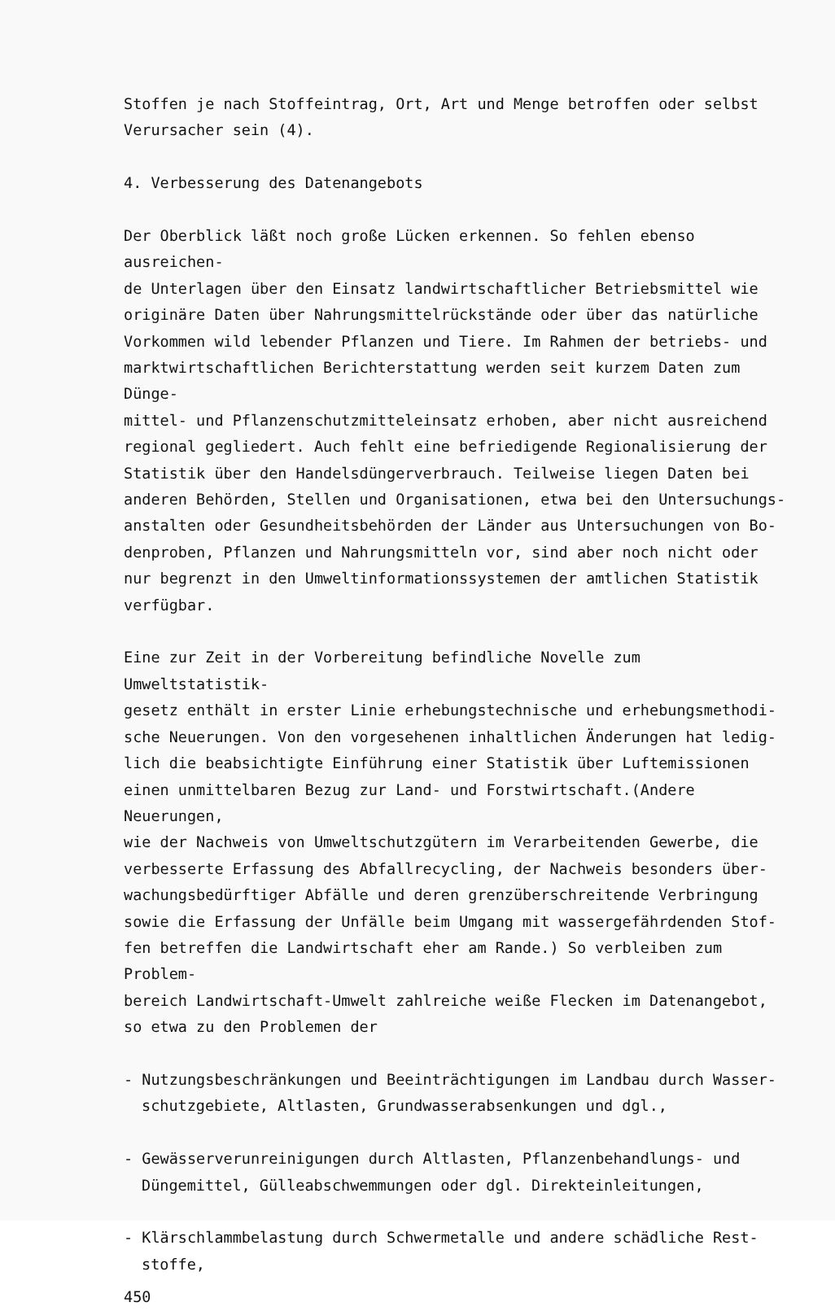Stoffen je nach Stoffeintrag, Ort, Art und Menge betroffen oder selbst
Verursacher sein (4).
4. Verbesserung des Datenangebots
Der Oberblick läßt noch große Lücken erkennen. So fehlen ebenso ausreichen-
de Unterlagen über den Einsatz landwirtschaftlicher Betriebsmittel wie
originäre Daten über Nahrungsmittelrückstände oder über das natürliche
Vorkommen wild lebender Pflanzen und Tiere. Im Rahmen der betriebs- und
marktwirtschaftlichen Berichterstattung werden seit kurzem Daten zum Dünge-
mittel- und Pflanzenschutzmitteleinsatz erhoben, aber nicht ausreichend
regional gegliedert. Auch fehlt eine befriedigende Regionalisierung der
Statistik über den Handelsdüngerverbrauch. Teilweise liegen Daten bei
anderen Behörden, Stellen und Organisationen, etwa bei den Untersuchungs-
anstalten oder Gesundheitsbehörden der Länder aus Untersuchungen von Bo-
denproben, Pflanzen und Nahrungsmitteln vor, sind aber noch nicht oder
nur begrenzt in den Umweltinformationssystemen der amtlichen Statistik
verfügbar.
Eine zur Zeit in der Vorbereitung befindliche Novelle zum Umweltstatistik-
gesetz enthält in erster Linie erhebungstechnische und erhebungsmethodi-
sche Neuerungen. Von den vorgesehenen inhaltlichen Änderungen hat ledig-
lich die beabsichtigte Einführung einer Statistik über Luftemissionen
einen unmittelbaren Bezug zur Land- und Forstwirtschaft.(Andere Neuerungen,
wie der Nachweis von Umweltschutzgütern im Verarbeitenden Gewerbe, die
verbesserte Erfassung des Abfallrecycling, der Nachweis besonders über-
wachungsbedürftiger Abfälle und deren grenzüberschreitende Verbringung
sowie die Erfassung der Unfälle beim Umgang mit wassergefährdenden Stof-
fen betreffen die Landwirtschaft eher am Rande.) So verbleiben zum Problem-
bereich Landwirtschaft-Umwelt zahlreiche weiße Flecken im Datenangebot,
so etwa zu den Problemen der
- Nutzungsbeschränkungen und Beeinträchtigungen im Landbau durch Wasser-
schutzgebiete, Altlasten, Grundwasserabsenkungen und dgl.,
- Gewässerverunreinigungen durch Altlasten, Pflanzenbehandlungs- und
Düngemittel, Gülleabschwemmungen oder dgl. Direkteinleitungen,
- Klärschlammbelastung durch Schwermetalle und andere schädliche Rest-
stoffe,
450